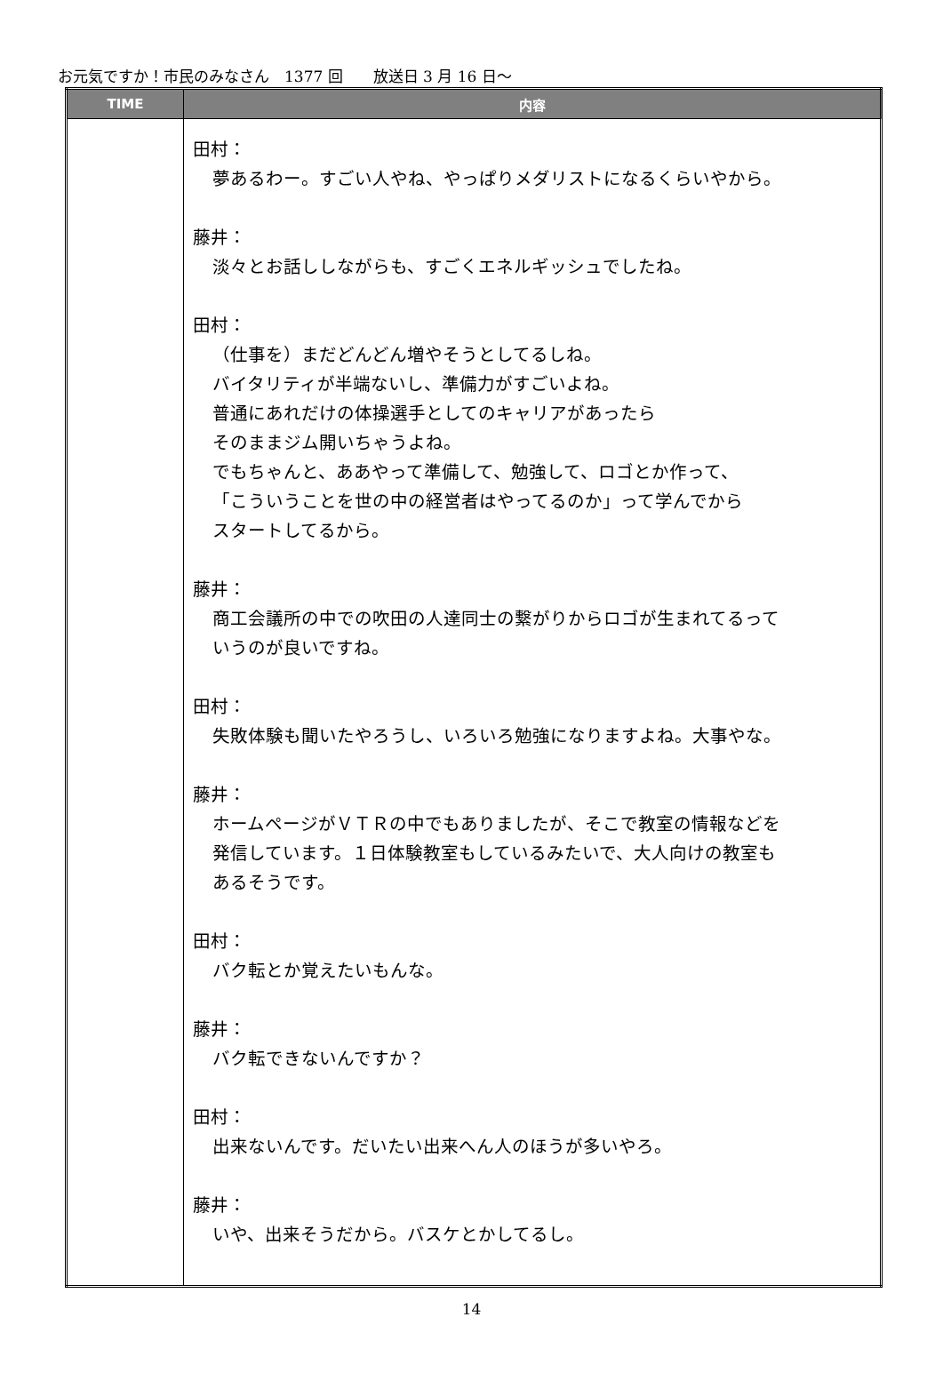お元気ですか！市民のみなさん　1377 回　　放送日 3 月 16 日～
| TIME | 内容 |
| --- | --- |
| | 田村： 夢あるわー。すごい人やね、やっぱりメダリストになるくらいやから。 藤井： 淡々とお話ししながらも、すごくエネルギッシュでしたね。 田村： （仕事を）まだどんどん増やそうとしてるしね。 バイタリティが半端ないし、準備力がすごいよね。 普通にあれだけの体操選手としてのキャリアがあったら そのままジム開いちゃうよね。 でもちゃんと、ああやって準備して、勉強して、ロゴとか作って、 「こういうことを世の中の経営者はやってるのか」って学んでから スタートしてるから。 藤井： 商工会議所の中での吹田の人達同士の繋がりからロゴが生まれてるって いうのが良いですね。 田村： 失敗体験も聞いたやろうし、いろいろ勉強になりますよね。大事やな。 藤井： ホームページがＶＴＲの中でもありましたが、そこで教室の情報などを 発信しています。１日体験教室もしているみたいで、大人向けの教室も あるそうです。 田村： バク転とか覚えたいもんな。 藤井： バク転できないんですか？ 田村： 出来ないんです。だいたい出来へん人のほうが多いやろ。 藤井： いや、出来そうだから。バスケとかしてるし。 |
14